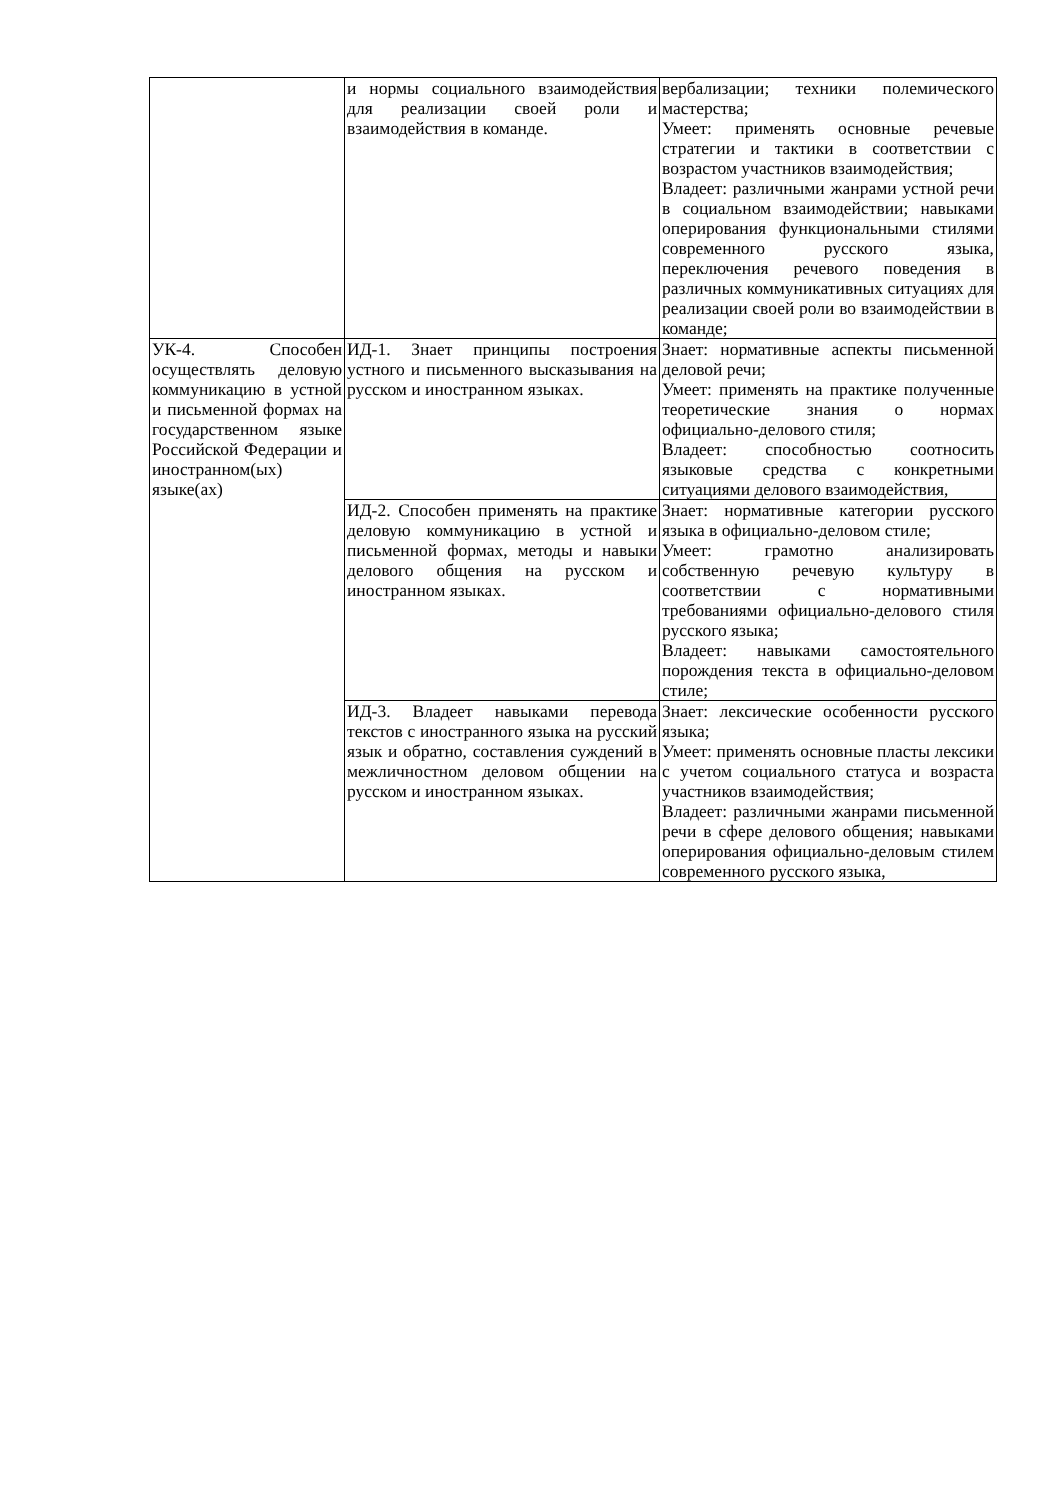| | и нормы социального взаимодействия для реализации своей роли и взаимодействия в команде. | вербализации; техники полемического мастерства; Умеет: применять основные речевые стратегии и тактики в соответствии с возрастом участников взаимодействия; Владеет: различными жанрами устной речи в социальном взаимодействии; навыками оперирования функциональными стилями современного русского языка, переключения речевого поведения в различных коммуникативных ситуациях для реализации своей роли во взаимодействии в команде; |
| УК-4. Способен осуществлять деловую коммуникацию в устной и письменной формах на государственном языке Российской Федерации и иностранном(ых) языке(ах) | ИД-1. Знает принципы построения устного и письменного высказывания на русском и иностранном языках. | Знает: нормативные аспекты письменной деловой речи; Умеет: применять на практике полученные теоретические знания о нормах официально-делового стиля; Владеет: способностью соотносить языковые средства с конкретными ситуациями делового взаимодействия, |
| | ИД-2. Способен применять на практике деловую коммуникацию в устной и письменной формах, методы и навыки делового общения на русском и иностранном языках. | Знает: нормативные категории русского языка в официально-деловом стиле; Умеет: грамотно анализировать собственную речевую культуру в соответствии с нормативными требованиями официально-делового стиля русского языка; Владеет: навыками самостоятельного порождения текста в официально-деловом стиле; |
| | ИД-3. Владеет навыками перевода текстов с иностранного языка на русский язык и обратно, составления суждений в межличностном деловом общении на русском и иностранном языках. | Знает: лексические особенности русского языка; Умеет: применять основные пласты лексики с учетом социального статуса и возраста участников взаимодействия; Владеет: различными жанрами письменной речи в сфере делового общения; навыками оперирования официально-деловым стилем современного русского языка, |